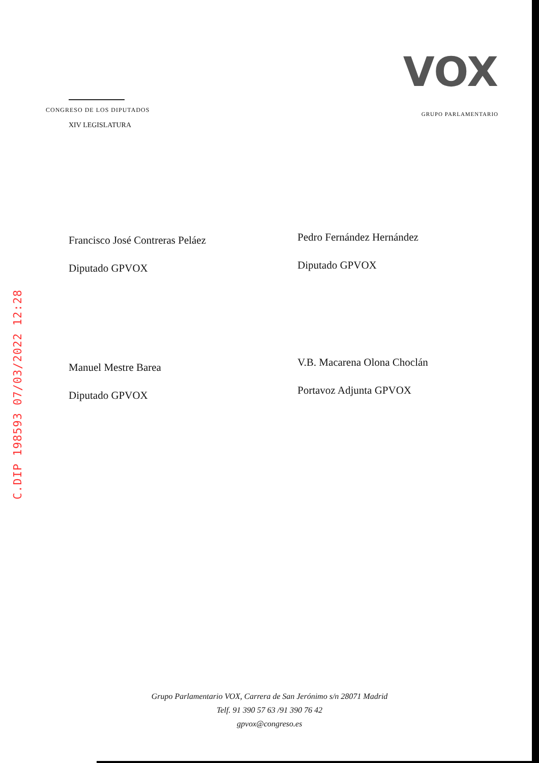C.DIP 198593 07/03/2022 12:28
CONGRESO DE LOS DIPUTADOS
XIV LEGISLATURA
VOX
GRUPO PARLAMENTARIO
Francisco José Contreras Peláez
Diputado GPVOX
Pedro Fernández Hernández
Diputado GPVOX
Manuel Mestre Barea
Diputado GPVOX
V.B. Macarena Olona Choclán
Portavoz Adjunta GPVOX
Grupo Parlamentario VOX, Carrera de San Jerónimo s/n 28071 Madrid
Telf. 91 390 57 63 /91 390 76 42
gpvox@congreso.es